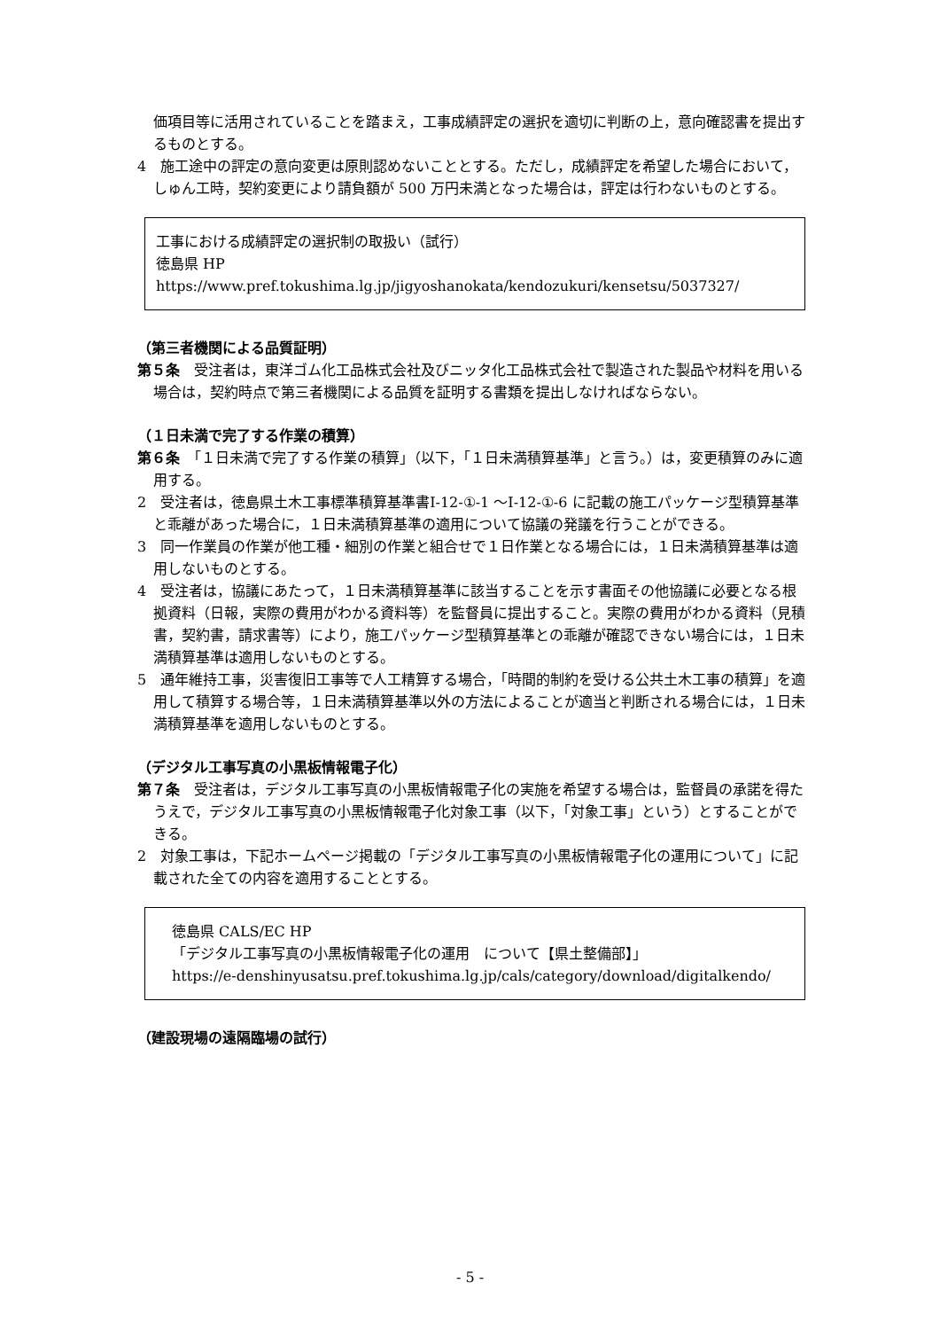価項目等に活用されていることを踏まえ，工事成績評定の選択を適切に判断の上，意向確認書を提出するものとする。
4　施工途中の評定の意向変更は原則認めないこととする。ただし，成績評定を希望した場合において，しゅん工時，契約変更により請負額が 500 万円未満となった場合は，評定は行わないものとする。
工事における成績評定の選択制の取扱い（試行）
徳島県 HP　https://www.pref.tokushima.lg.jp/jigyoshanokata/kendozukuri/kensetsu/5037327/
（第三者機関による品質証明）
第５条　受注者は，東洋ゴム化工品株式会社及びニッタ化工品株式会社で製造された製品や材料を用いる場合は，契約時点で第三者機関による品質を証明する書類を提出しなければならない。
（１日未満で完了する作業の積算）
第６条　「１日未満で完了する作業の積算」（以下，「１日未満積算基準」と言う。）は，変更積算のみに適用する。
2　受注者は，徳島県土木工事標準積算基準書Ⅰ-12-①-1 ～Ⅰ-12-①-6 に記載の施工パッケージ型積算基準と乖離があった場合に，１日未満積算基準の適用について協議の発議を行うことができる。
3　同一作業員の作業が他工種・細別の作業と組合せで１日作業となる場合には，１日未満積算基準は適用しないものとする。
4　受注者は，協議にあたって，１日未満積算基準に該当することを示す書面その他協議に必要となる根拠資料（日報，実際の費用がわかる資料等）を監督員に提出すること。実際の費用がわかる資料（見積書，契約書，請求書等）により，施工パッケージ型積算基準との乖離が確認できない場合には，１日未満積算基準は適用しないものとする。
5　通年維持工事，災害復旧工事等で人工精算する場合，「時間的制約を受ける公共土木工事の積算」を適用して積算する場合等，１日未満積算基準以外の方法によることが適当と判断される場合には，１日未満積算基準を適用しないものとする。
（デジタル工事写真の小黒板情報電子化）
第７条　受注者は，デジタル工事写真の小黒板情報電子化の実施を希望する場合は，監督員の承諾を得たうえで，デジタル工事写真の小黒板情報電子化対象工事（以下，「対象工事」という）とすることができる。
2　対象工事は，下記ホームページ掲載の「デジタル工事写真の小黒板情報電子化の運用について」に記載された全ての内容を適用することとする。
徳島県 CALS/EC HP
「デジタル工事写真の小黒板情報電子化の運用　について【県土整備部】」
https://e-denshinyusatsu.pref.tokushima.lg.jp/cals/category/download/digitalkendo/
（建設現場の遠隔臨場の試行）
- 5 -